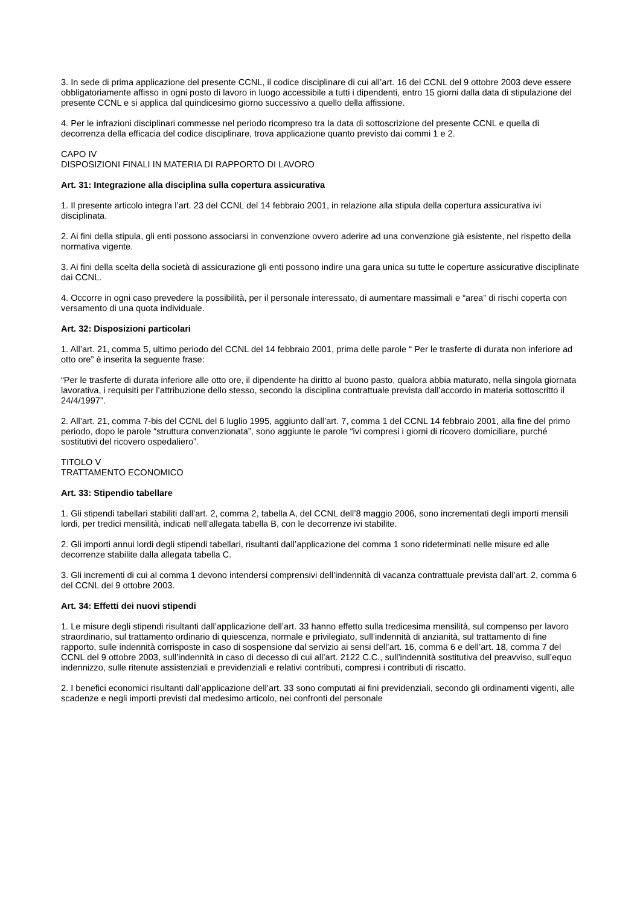3. In sede di prima applicazione del presente CCNL, il codice disciplinare di cui all’art. 16 del CCNL del 9 ottobre 2003 deve essere obbligatoriamente affisso in ogni posto di lavoro in luogo accessibile a tutti i dipendenti, entro 15 giorni dalla data di stipulazione del presente CCNL e si applica dal quindicesimo giorno successivo a quello della affissione.
4. Per le infrazioni disciplinari commesse nel periodo ricompreso tra la data di sottoscrizione del presente CCNL e quella di decorrenza della efficacia del codice disciplinare, trova applicazione quanto previsto dai commi 1 e 2.
CAPO IV
DISPOSIZIONI FINALI IN MATERIA DI RAPPORTO DI LAVORO
Art. 31: Integrazione alla disciplina sulla copertura assicurativa
1. Il presente articolo integra l’art. 23 del CCNL del 14 febbraio 2001, in relazione alla stipula della copertura assicurativa ivi disciplinata.
2. Ai fini della stipula, gli enti possono associarsi in convenzione ovvero aderire ad una convenzione già esistente, nel rispetto della normativa vigente.
3. Ai fini della scelta della società di assicurazione gli enti possono indire una gara unica su tutte le coperture assicurative disciplinate dai CCNL.
4. Occorre in ogni caso prevedere la possibilità, per il personale interessato, di aumentare massimali e “area” di rischi coperta con versamento di una quota individuale.
Art. 32: Disposizioni particolari
1. All’art. 21, comma 5, ultimo periodo del CCNL del 14 febbraio 2001, prima delle parole “ Per le trasferte di durata non inferiore ad otto ore” è inserita la seguente frase:
“Per le trasferte di durata inferiore alle otto ore, il dipendente ha diritto al buono pasto, qualora abbia maturato, nella singola giornata lavorativa, i requisiti per l’attribuzione dello stesso, secondo la disciplina contrattuale prevista dall’accordo in materia sottoscritto il 24/4/1997”.
2. All’art. 21, comma 7-bis del CCNL del 6 luglio 1995, aggiunto dall’art. 7, comma 1 del CCNL 14 febbraio 2001, alla fine del primo periodo, dopo le parole “struttura convenzionata”, sono aggiunte le parole “ivi compresi i giorni di ricovero domiciliare, purché sostitutivi del ricovero ospedaliero”.
TITOLO V
TRATTAMENTO ECONOMICO
Art. 33: Stipendio tabellare
1. Gli stipendi tabellari stabiliti dall’art. 2, comma 2, tabella A, del CCNL dell’8 maggio 2006, sono incrementati degli importi mensili lordi, per tredici mensilità, indicati nell’allegata tabella B, con le decorrenze ivi stabilite.
2. Gli importi annui lordi degli stipendi tabellari, risultanti dall’applicazione del comma 1 sono rideterminati nelle misure ed alle decorrenze stabilite dalla allegata tabella C.
3. Gli incrementi di cui al comma 1 devono intendersi comprensivi dell’indennità di vacanza contrattuale prevista dall’art. 2, comma 6 del CCNL del 9 ottobre 2003.
Art. 34: Effetti dei nuovi stipendi
1. Le misure degli stipendi risultanti dall’applicazione dell’art. 33 hanno effetto sulla tredicesima mensilità, sul compenso per lavoro straordinario, sul trattamento ordinario di quiescenza, normale e privilegiato, sull’indennità di anzianità, sul trattamento di fine rapporto, sulle indennità corrisposte in caso di sospensione dal servizio ai sensi dell’art. 16, comma 6 e dell’art. 18, comma 7 del CCNL del 9 ottobre 2003, sull’indennità in caso di decesso di cui all’art. 2122 C.C., sull’indennità sostitutiva del preavviso, sull’equo indennizzo, sulle ritenute assistenziali e previdenziali e relativi contributi, compresi i contributi di riscatto.
2. I benefici economici risultanti dall’applicazione dell’art. 33 sono computati ai fini previdenziali, secondo gli ordinamenti vigenti, alle scadenze e negli importi previsti dal medesimo articolo, nei confronti del personale